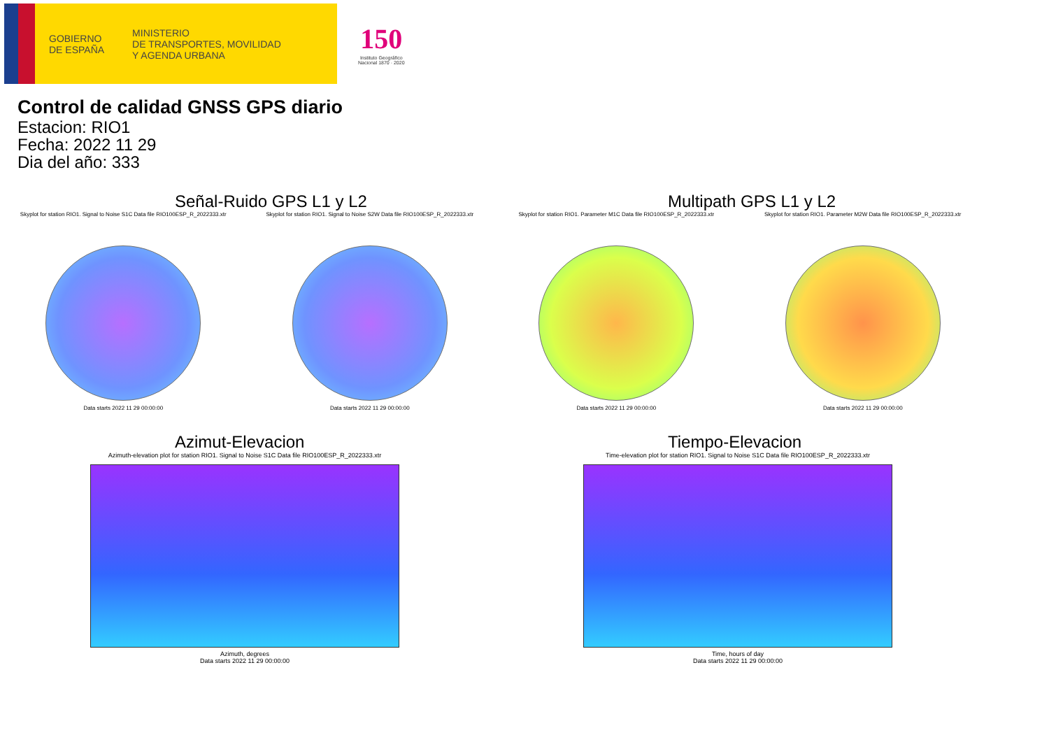GOBIERNO
DE ESPAÑA
MINISTERIO
DE TRANSPORTES, MOVILIDAD
Y AGENDA URBANA
150
Instituto Geográfico
Nacional 1870 · 2020
Control de calidad GNSS GPS diario
Estacion: RIO1
Fecha: 2022 11 29
Dia del año: 333
Señal-Ruido GPS L1 y L2
Skyplot for station RIO1. Signal to Noise S1C Data file RIO100ESP_R_2022333.xtr
Data starts 2022 11 29 00:00:00
Skyplot for station RIO1. Signal to Noise S2W Data file RIO100ESP_R_2022333.xtr
Data starts 2022 11 29 00:00:00
Multipath GPS L1 y L2
Skyplot for station RIO1. Parameter M1C Data file RIO100ESP_R_2022333.xtr
Data starts 2022 11 29 00:00:00
Skyplot for station RIO1. Parameter M2W Data file RIO100ESP_R_2022333.xtr
Data starts 2022 11 29 00:00:00
Azimut-Elevacion
Azimuth-elevation plot for station RIO1. Signal to Noise S1C Data file RIO100ESP_R_2022333.xtr
Azimuth, degrees
Data starts 2022 11 29 00:00:00
Tiempo-Elevacion
Time-elevation plot for station RIO1. Signal to Noise S1C Data file RIO100ESP_R_2022333.xtr
Time, hours of day
Data starts 2022 11 29 00:00:00